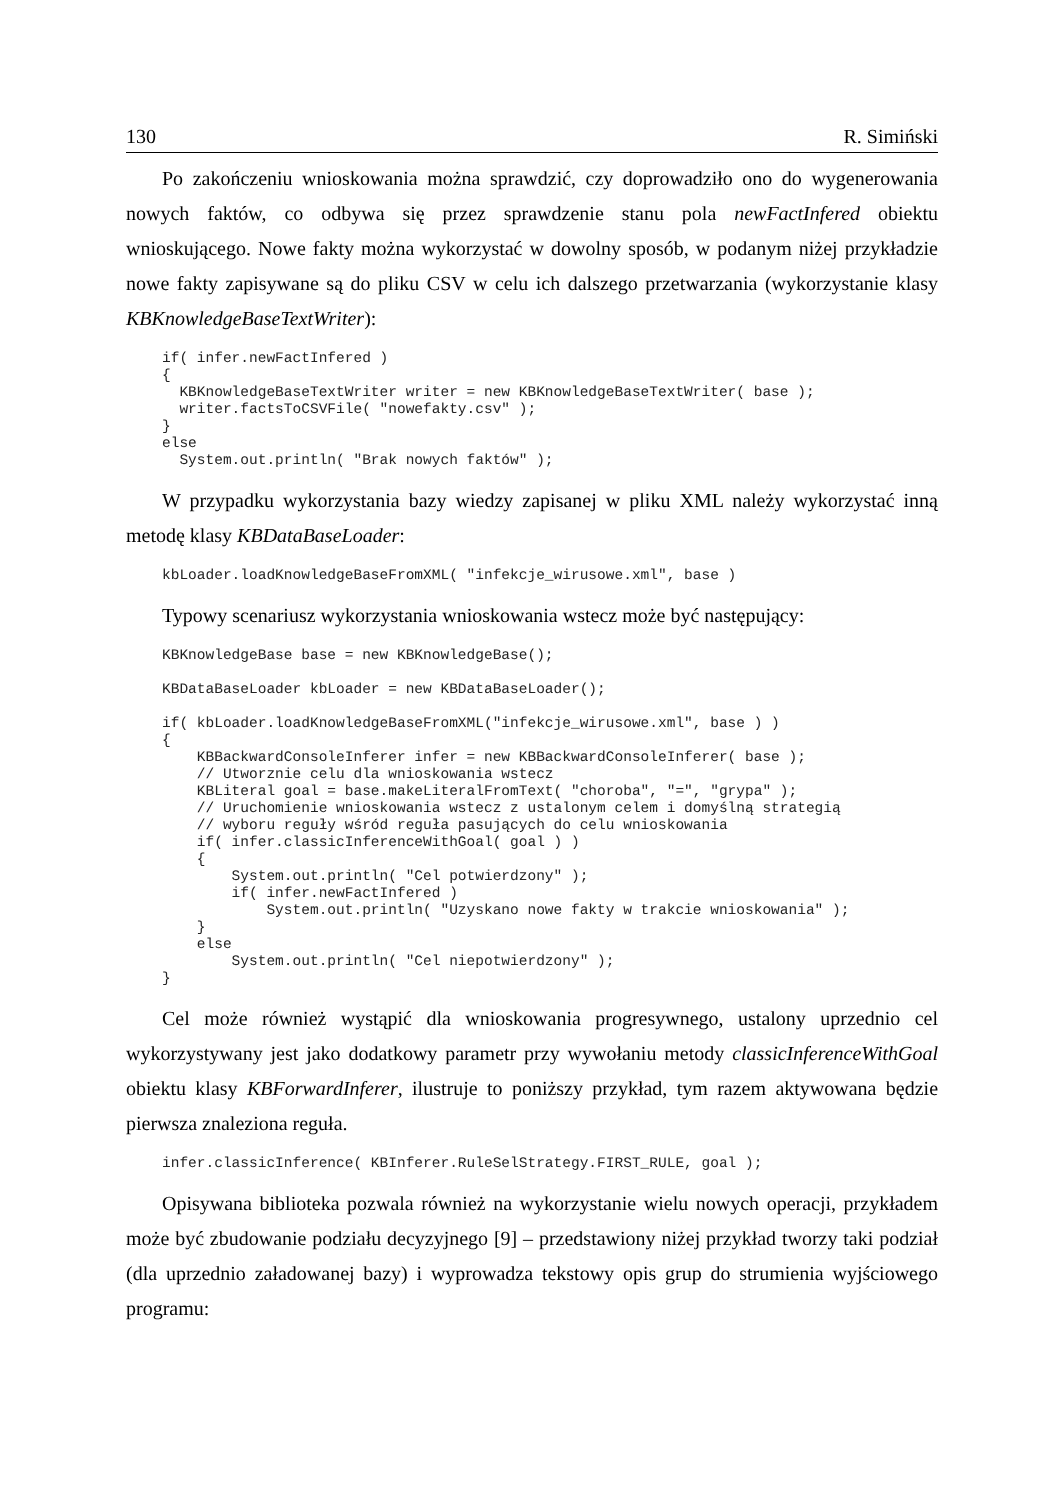130 R. Simiński
Po zakończeniu wnioskowania można sprawdzić, czy doprowadziło ono do wygenerowania nowych faktów, co odbywa się przez sprawdzenie stanu pola newFactInfered obiektu wnioskującego. Nowe fakty można wykorzystać w dowolny sposób, w podanym niżej przykładzie nowe fakty zapisywane są do pliku CSV w celu ich dalszego przetwarzania (wykorzystanie klasy KBKnowledgeBaseTextWriter):
if( infer.newFactInfered )
{
  KBKnowledgeBaseTextWriter writer = new KBKnowledgeBaseTextWriter( base );
  writer.factsToCSVFile( "nowefakty.csv" );
}
else
  System.out.println( "Brak nowych faktów" );
W przypadku wykorzystania bazy wiedzy zapisanej w pliku XML należy wykorzystać inną metodę klasy KBDataBaseLoader:
kbLoader.loadKnowledgeBaseFromXML( "infekcje_wirusowe.xml", base )
Typowy scenariusz wykorzystania wnioskowania wstecz może być następujący:
KBKnowledgeBase base = new KBKnowledgeBase();

KBDataBaseLoader kbLoader = new KBDataBaseLoader();

if( kbLoader.loadKnowledgeBaseFromXML("infekcje_wirusowe.xml", base ) )
{
    KBBackwardConsoleInferer infer = new KBBackwardConsoleInferer( base );
    // Utworznie celu dla wnioskowania wstecz
    KBLiteral goal = base.makeLiteralFromText( "choroba", "=", "grypa" );
    // Uruchomienie wnioskowania wstecz z ustalonym celem i domyślną strategią
    // wyboru reguły wśród reguła pasujących do celu wnioskowania
    if( infer.classicInferenceWithGoal( goal ) )
    {
        System.out.println( "Cel potwierdzony" );
        if( infer.newFactInfered )
            System.out.println( "Uzyskano nowe fakty w trakcie wnioskowania" );
    }
    else
        System.out.println( "Cel niepotwierdzony" );
}
Cel może również wystąpić dla wnioskowania progresywnego, ustalony uprzednio cel wykorzystywany jest jako dodatkowy parametr przy wywołaniu metody classicInferenceWithGoal obiektu klasy KBForwardInferer, ilustruje to poniższy przykład, tym razem aktywowana będzie pierwsza znaleziona reguła.
infer.classicInference( KBInferer.RuleSelStrategy.FIRST_RULE, goal );
Opisywana biblioteka pozwala również na wykorzystanie wielu nowych operacji, przykładem może być zbudowanie podziału decyzyjnego [9] – przedstawiony niżej przykład tworzy taki podział (dla uprzednio załadowanej bazy) i wyprowadza tekstowy opis grup do strumienia wyjściowego programu: